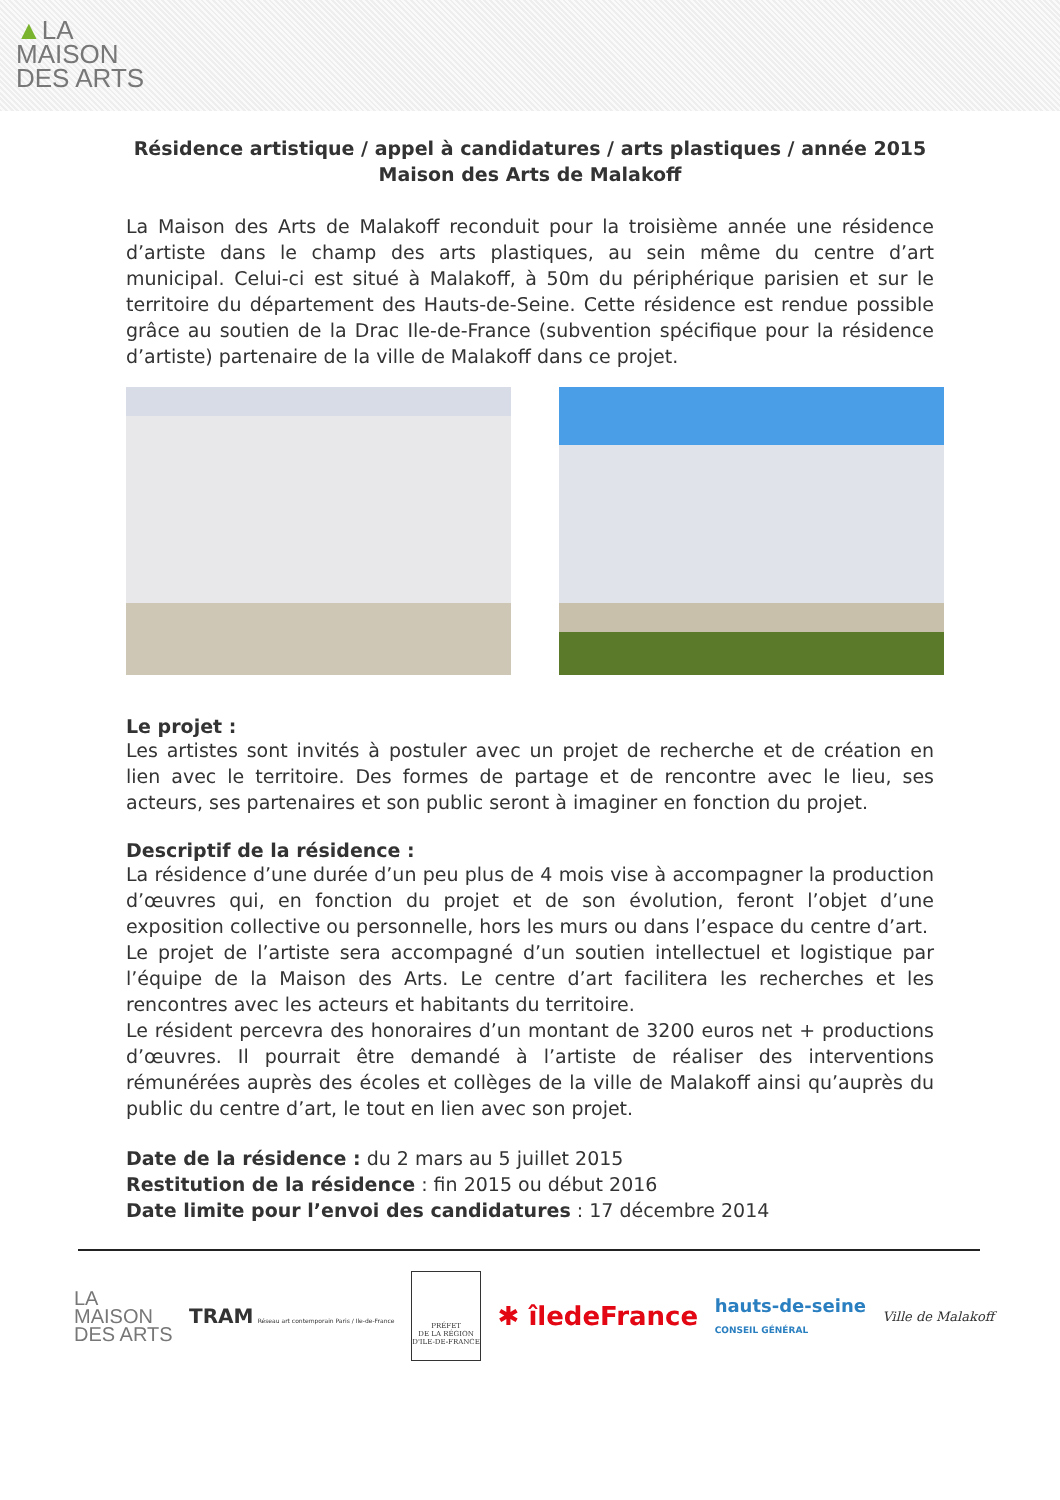▲LA
MAISON
DES ARTS
Résidence artistique / appel à candidatures / arts plastiques / année 2015
Maison des Arts de Malakoff
La Maison des Arts de Malakoff reconduit pour la troisième année une résidence d’artiste dans le champ des arts plastiques, au sein même du centre d’art municipal. Celui-ci est situé à Malakoff, à 50m du périphérique parisien et sur le territoire du département des Hauts-de-Seine. Cette résidence est rendue possible grâce au soutien de la Drac Ile-de-France (subvention spécifique pour la résidence d’artiste) partenaire de la ville de Malakoff dans ce projet.
Le projet :
Les artistes sont invités à postuler avec un projet de recherche et de création en lien avec le territoire. Des formes de partage et de rencontre avec le lieu, ses acteurs, ses partenaires et son public seront à imaginer en fonction du projet.
Descriptif de la résidence :
La résidence d’une durée d’un peu plus de 4 mois vise à accompagner la production d’œuvres qui, en fonction du projet et de son évolution, feront l’objet d’une exposition collective ou personnelle, hors les murs ou dans l’espace du centre d’art.
Le projet de l’artiste sera accompagné d’un soutien intellectuel et logistique par l’équipe de la Maison des Arts. Le centre d’art facilitera les recherches et les rencontres avec les acteurs et habitants du territoire.
Le résident percevra des honoraires d’un montant de 3200 euros net + productions d’œuvres. Il pourrait être demandé à l’artiste de réaliser des interventions rémunérées auprès des écoles et collèges de la ville de Malakoff ainsi qu’auprès du public du centre d’art, le tout en lien avec son projet.
Date de la résidence : du 2 mars au 5 juillet 2015
Restitution de la résidence : fin 2015 ou début 2016
Date limite pour l’envoi des candidatures : 17 décembre 2014
LA
MAISON
DES ARTS
TRAM Réseau art contemporain Paris / Ile-de-France
PRÉFET
DE LA RÉGION
D'ILE-DE-FRANCE
✱ îledeFrance
hauts-de-seine
CONSEIL GÉNÉRAL
Ville de Malakoff